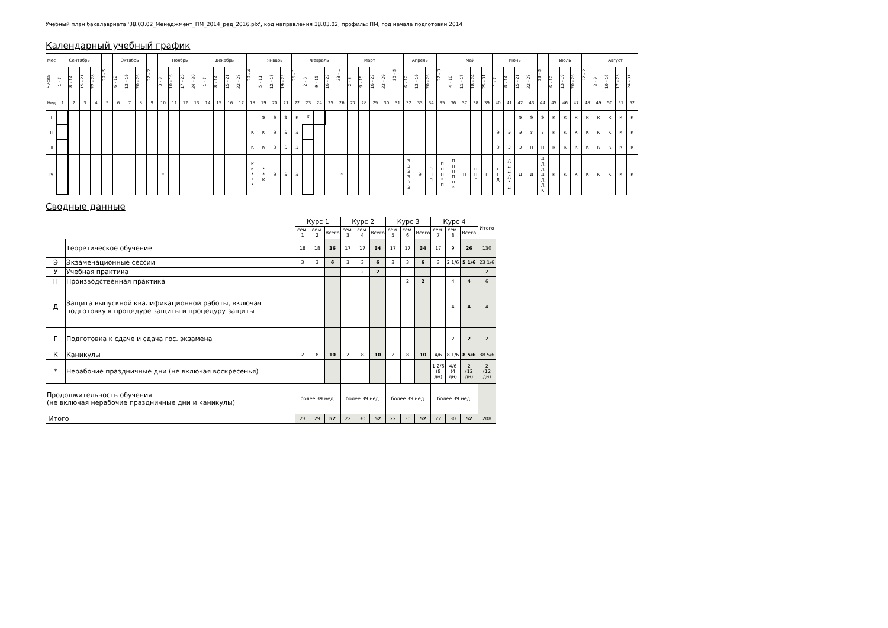Учебный план бакалавриата '38.03.02_Менеджмент_ПМ_2014_ред_2016.plx', код направления 38.03.02, профиль: ПМ, год начала подготовки 2014
Календарный учебный график
| Мес | Сентябрь | | | | 29 - 5 | Октябрь | | | 27 - 2 | Ноябрь | | | | Декабрь | | | | 29 - 4 | Январь | | | 26 - 1 | Февраль | | | 23 - 1 | Март | | | | 30 - 5 | Апрель | | | 27 - 3 | Май | | | | Июнь | | | | 29 - 5 | Июль | | | 27 - 2 | Август | | | |
| --- | --- | --- | --- | --- | --- | --- | --- | --- | --- | --- | --- | --- | --- | --- | --- | --- | --- | --- | --- | --- | --- | --- | --- | --- | --- | --- | --- | --- | --- | --- | --- | --- | --- | --- | --- | --- | --- | --- | --- | --- | --- | --- | --- | --- | --- | --- | --- | --- | --- | --- | --- | --- |
| Числа | 1 - 7 | 8 - 14 | 15 - 21 | 22 - 28 | | 6 - 12 | 13 - 19 | 20 - 26 | | 3 - 9 | 10 - 16 | 17 - 23 | 24 - 30 | 1 - 7 | 8 - 14 | 15 - 21 | 22 - 28 | | 5 - 11 | 12 - 18 | 19 - 25 | | 2 - 8 | 9 - 15 | 16 - 22 | | 2 - 8 | 9 - 15 | 16 - 22 | 23 - 29 | | 6 - 12 | 13 - 19 | 20 - 26 | | 4 - 10 | 11 - 17 | 18 - 24 | 25 - 31 | 1 - 7 | 8 - 14 | 15 - 21 | 22 - 28 | | 6 - 12 | 13 - 19 | 20 - 26 | | 3 - 9 | 10 - 16 | 17 - 23 | 24 - 31 |
| Нед | 1 | 2 | 3 | 4 | 5 | 6 | 7 | 8 | 9 | 10 | 11 | 12 | 13 | 14 | 15 | 16 | 17 | 18 | 19 | 20 | 21 | 22 | 23 | 24 | 25 | 26 | 27 | 28 | 29 | 30 | 31 | 32 | 33 | 34 | 35 | 36 | 37 | 38 | 39 | 40 | 41 | 42 | 43 | 44 | 45 | 46 | 47 | 48 | 49 | 50 | 51 | 52 |
| I | | | | | | | | | | | | | | | | | | | Э | Э | Э | К | К | | | | | | | | | | | | | | | | | | | Э | Э | Э | К | К | К | К | К | К | К | К |
| II | | | | | | | | | | | | | | | | | | К | К | Э | Э | Э | | | | | | | | | | | | | | | | | | Э | Э | Э | У | У | К | К | К | К | К | К | К | К |
| III | | | | | | | | | | | | | | | | | | К | К | Э | Э | Э | | | | | | | | | | | | | | | | | | Э | Э | Э | П | П | К | К | К | К | К | К | К | К |
| IV | | | | | | | | | | * | | | | | | | | К К * * * | * * К | Э | Э | Э | | | | * | | | | | | Э Э Э Э Э Э | Э | Э П П | П П П * П | П П П П П * | П | П П Г | Г | Г Г Д | Д Д Д Д * Д | Д | Д | Д Д Д Д Д Д К | К | К | К | К | К | К | К | К |
Сводные данные
| | | Курс 1 | | | Курс 2 | | | Курс 3 | | | Курс 4 | | | Итого |
| | | сем. 1 | сем. 2 | Всего | сем. 3 | сем. 4 | Всего | сем. 5 | сем. 6 | Всего | сем. 7 | сем. 8 | Всего | |
| | Теоретическое обучение | 18 | 18 | 36 | 17 | 17 | 34 | 17 | 17 | 34 | 17 | 9 | 26 | 130 |
| Э | Экзаменационные сессии | 3 | 3 | 6 | 3 | 3 | 6 | 3 | 3 | 6 | 3 | 2 1/6 | 5 1/6 | 23 1/6 |
| У | Учебная практика | | | | | 2 | 2 | | | | | | | 2 |
| П | Производственная практика | | | | | | | | 2 | 2 | | 4 | 4 | 6 |
| Д | Защита выпускной квалификационной работы, включая подготовку к процедуре защиты и процедуру защиты | | | | | | | | | | | 4 | 4 | 4 |
| Г | Подготовка к сдаче и сдача гос. экзамена | | | | | | | | | | | 2 | 2 | 2 |
| К | Каникулы | 2 | 8 | 10 | 2 | 8 | 10 | 2 | 8 | 10 | 4/6 | 8 1/6 | 8 5/6 | 38 5/6 |
| * | Нерабочие праздничные дни (не включая воскресенья) | | | | | | | | | | 1 2/6 (8 дн) | 4/6 (4 дн) | 2 (12 дн) | 2 (12 дн) |
| Продолжительность обучения (не включая нерабочие праздничные дни и каникулы) | | более 39 нед. | | | более 39 нед. | | | более 39 нед. | | | более 39 нед. | | | |
| Итого | | 23 | 29 | 52 | 22 | 30 | 52 | 22 | 30 | 52 | 22 | 30 | 52 | 208 |